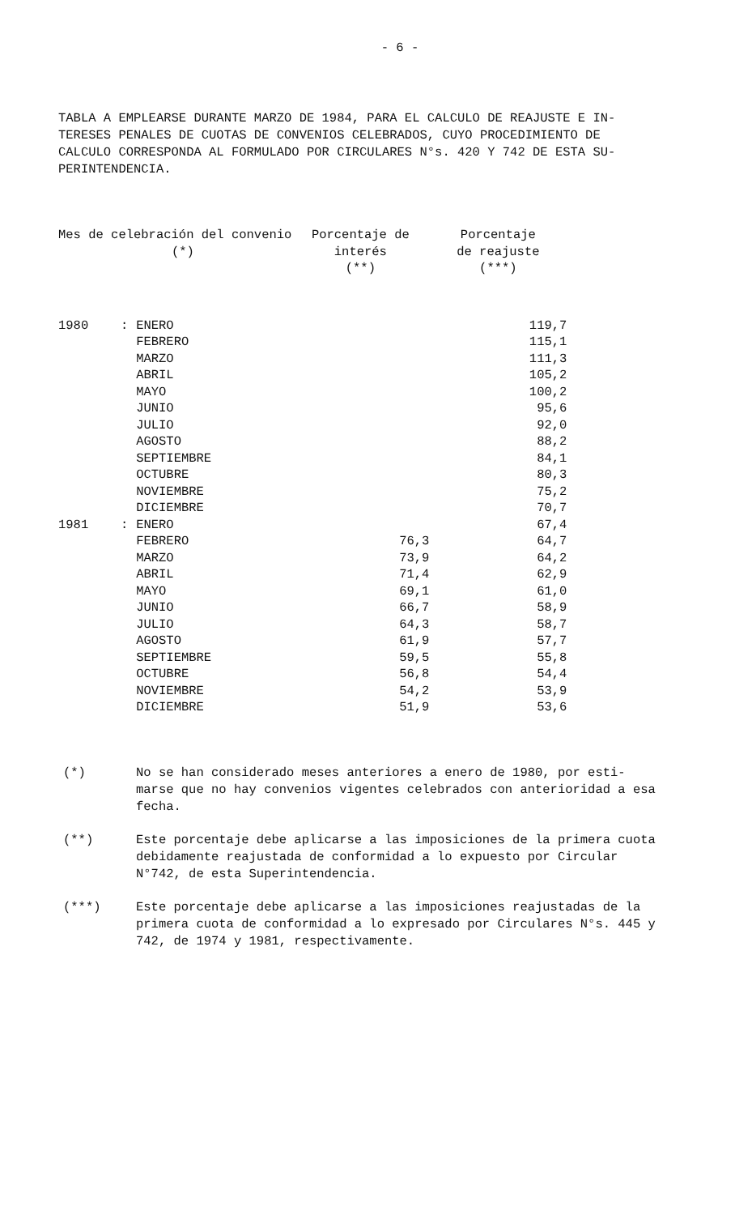- 6 -
TABLA A EMPLEARSE DURANTE MARZO DE 1984, PARA EL CALCULO DE REAJUSTE E IN- TERESES PENALES DE CUOTAS DE CONVENIOS CELEBRADOS, CUYO PROCEDIMIENTO DE CALCULO CORRESPONDA AL FORMULADO POR CIRCULARES N°s. 420 Y 742 DE ESTA SU- PERINTENDENCIA.
| Mes de celebración del convenio (*) | | | Porcentaje de interés (**) | Porcentaje de reajuste (***) |
| --- | --- | --- | --- | --- |
| 1980 | : | ENERO | | 119,7 |
| | | FEBRERO | | 115,1 |
| | | MARZO | | 111,3 |
| | | ABRIL | | 105,2 |
| | | MAYO | | 100,2 |
| | | JUNIO | | 95,6 |
| | | JULIO | | 92,0 |
| | | AGOSTO | | 88,2 |
| | | SEPTIEMBRE | | 84,1 |
| | | OCTUBRE | | 80,3 |
| | | NOVIEMBRE | | 75,2 |
| | | DICIEMBRE | | 70,7 |
| 1981 | : | ENERO | | 67,4 |
| | | FEBRERO | 76,3 | 64,7 |
| | | MARZO | 73,9 | 64,2 |
| | | ABRIL | 71,4 | 62,9 |
| | | MAYO | 69,1 | 61,0 |
| | | JUNIO | 66,7 | 58,9 |
| | | JULIO | 64,3 | 58,7 |
| | | AGOSTO | 61,9 | 57,7 |
| | | SEPTIEMBRE | 59,5 | 55,8 |
| | | OCTUBRE | 56,8 | 54,4 |
| | | NOVIEMBRE | 54,2 | 53,9 |
| | | DICIEMBRE | 51,9 | 53,6 |
(*) No se han considerado meses anteriores a enero de 1980, por esti- marse que no hay convenios vigentes celebrados con anterioridad a esa fecha.
(**) Este porcentaje debe aplicarse a las imposiciones de la primera cuota debidamente reajustada de conformidad a lo expuesto por Circular N°742, de esta Superintendencia.
(***) Este porcentaje debe aplicarse a las imposiciones reajustadas de la primera cuota de conformidad a lo expresado por Circulares N°s. 445 y 742, de 1974 y 1981, respectivamente.